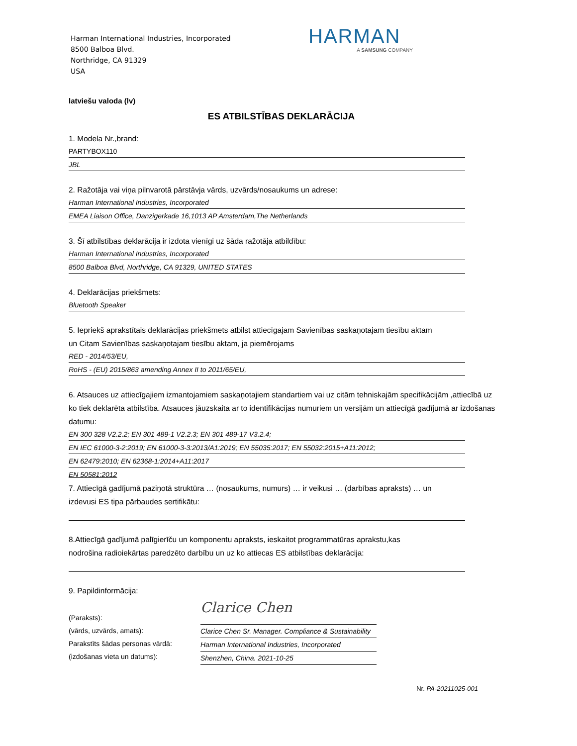Harman International Industries, Incorporated
8500 Balboa Blvd.
Northridge, CA 91329
USA
HARMAN
A SAMSUNG COMPANY
latviešu valoda (lv)
ES ATBILSTĪBAS DEKLARĀCIJA
1. Modela Nr.,brand:
PARTYBOX110
JBL
2. Ražotāja vai viņa pilnvarotā pārstāvja vārds, uzvārds/nosaukums un adrese:
Harman International Industries, Incorporated
EMEA Liaison Office, Danzigerkade 16,1013 AP Amsterdam,The Netherlands
3. Šī atbilstības deklarācija ir izdota vienīgi uz šāda ražotāja atbildību:
Harman International Industries, Incorporated
8500 Balboa Blvd, Northridge, CA 91329, UNITED STATES
4. Deklarācijas priekšmets:
Bluetooth Speaker
5. Iepriekš aprakstītais deklarācijas priekšmets atbilst attiecīgajam Savienības saskaņotajam tiesību aktam
un Citam Savienības saskaņotajam tiesību aktam, ja piemērojams
RED - 2014/53/EU,
RoHS - (EU) 2015/863 amending Annex II to 2011/65/EU,
6. Atsauces uz attiecīgajiem izmantojamiem saskaņotajiem standartiem vai uz citām tehniskajām specifikācijām ,attiecībā uz ko tiek deklarēta atbilstība. Atsauces jāuzskaita ar to identifikācijas numuriem un versijām un attiecīgā gadījumā ar izdošanas datumu:
EN 300 328 V2.2.2; EN 301 489-1 V2.2.3; EN 301 489-17 V3.2.4;
EN IEC 61000-3-2:2019; EN 61000-3-3:2013/A1:2019; EN 55035:2017; EN 55032:2015+A11:2012;
EN 62479:2010; EN 62368-1:2014+A11:2017
EN 50581:2012
7. Attiecīgā gadījumā paziņotā struktūra … (nosaukums, numurs) … ir veikusi … (darbības apraksts) … un
izdevusi ES tipa pārbaudes sertifikātu:
8.Attiecīgā gadījumā palīgierīču un komponentu apraksts, ieskaitot programmatūras aprakstu,kas
nodrošina radioiekārtas paredzēto darbību un uz ko attiecas ES atbilstības deklarācija:
9. Papildinformācija:
(Paraksts):
(vārds, uzvārds, amats):
Parakstīts šādas personas vārdā:
(izdošanas vieta un datums):
Clarice Chen
Clarice Chen Sr. Manager. Compliance & Sustainability
Harman International Industries, Incorporated
Shenzhen, China. 2021-10-25
Nr. PA-20211025-001